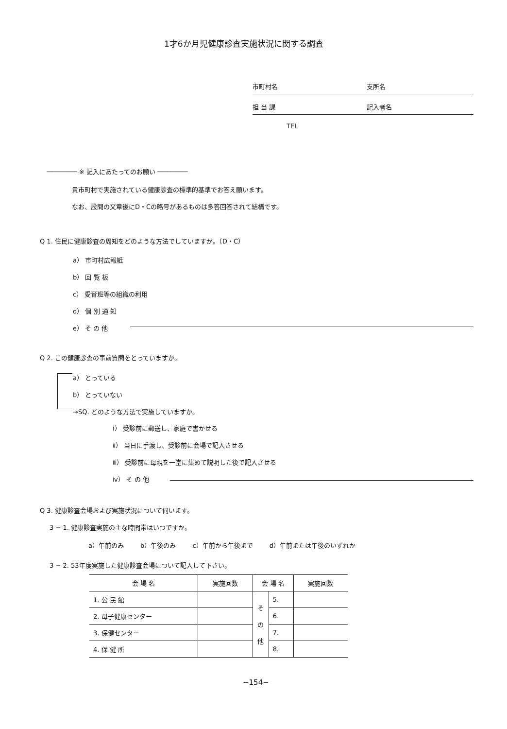1才6か月児健康診査実施状況に関する調査
市町村名 支所名
担 当 課 記入者名
TEL
──────── ※ 記入にあたってのお願い ────────
貴市町村で実施されている健康診査の標準的基準でお答え願います。
なお、設問の文章後にD・Cの略号があるものは多答回答されて結構です。
Q 1. 住民に健康診査の周知をどのような方法でしていますか。（D・C）
a） 市町村広報紙
b） 回 覧 板
c） 愛育班等の組織の利用
d） 個 別 通 知
e） そ の 他
Q 2. この健康診査の事前質問をとっていますか。
a） とっている
b） とっていない
→SQ. どのような方法で実施していますか。
ⅰ） 受診前に郵送し、家庭で書かせる
ⅱ） 当日に手渡し、受診前に会場で記入させる
ⅲ） 受診前に母親を一堂に集めて説明した後で記入させる
ⅳ） そ の 他
Q 3. 健康診査会場および実施状況について伺います。
3 − 1. 健康診査実施の主な時間帯はいつですか。
a）午前のみ b）午後のみ c）午前から午後まで d）午前または午後のいずれか
3 − 2. 53年度実施した健康診査会場について記入して下さい。
| 会 場 名 | 実施回数 | 会 場 名 | | 実施回数 |
| --- | --- | --- | --- | --- |
| 1. 公 民 館 | | そ の 他 | 5. | |
| 2. 母子健康センター | | | 6. | |
| 3. 保健センター | | | 7. | |
| 4. 保 健 所 | | | 8. | |
−154−